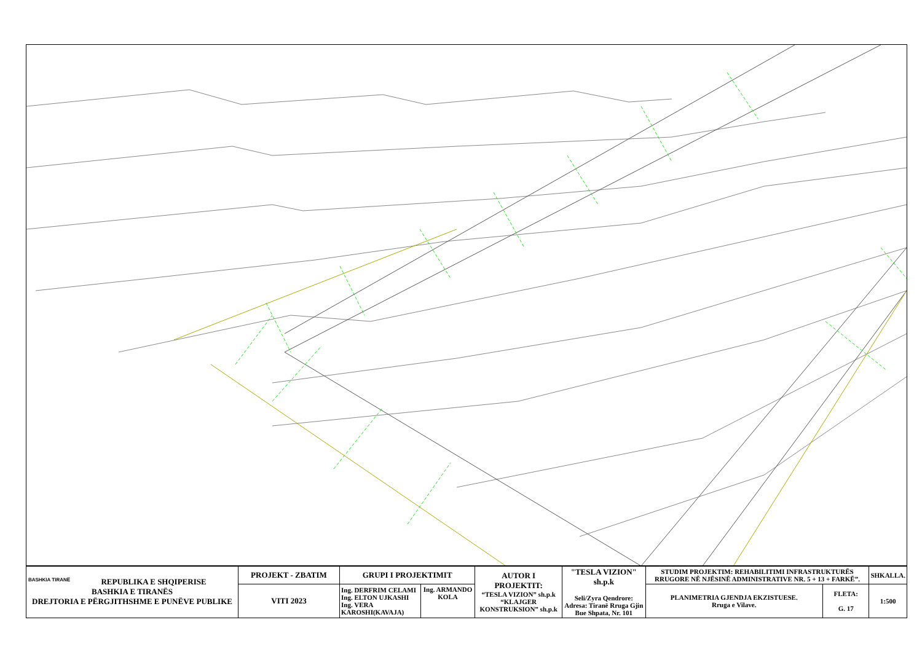| BASHKIA TIRANË REPUBLIKA E SHQIPERISE BASHKIA E TIRANËS DREJTORIA E PËRGJITHSHME E PUNËVE PUBLIKE | PROJEKT - ZBATIM | GRUPI I PROJEKTIMIT | | AUTOR I PROJEKTIT: “TESLA VIZION” sh.p.k “KLAJGER KONSTRUKSION” sh.p.k | "TESLA VIZION" sh.p.k Seli/Zyra Qendrore: Adresa: Tiranë Rruga Gjin Bue Shpata, Nr. 101 | STUDIM PROJEKTIM: REHABILITIMI INFRASTRUKTURËS RRUGORE NË NJËSINË ADMINISTRATIVE NR. 5 + 13 + FARKË”. | | SHKALLA. |
| | VITI 2023 | Ing. DERFRIM CELAMI Ing. ELTON UJKASHI Ing. VERA KAROSHI(KAVAJA) | Ing. ARMANDO KOLA | | | PLANIMETRIA GJENDJA EKZISTUESE. Rruga e Vilave. | FLETA: G. 17 | 1:500 |